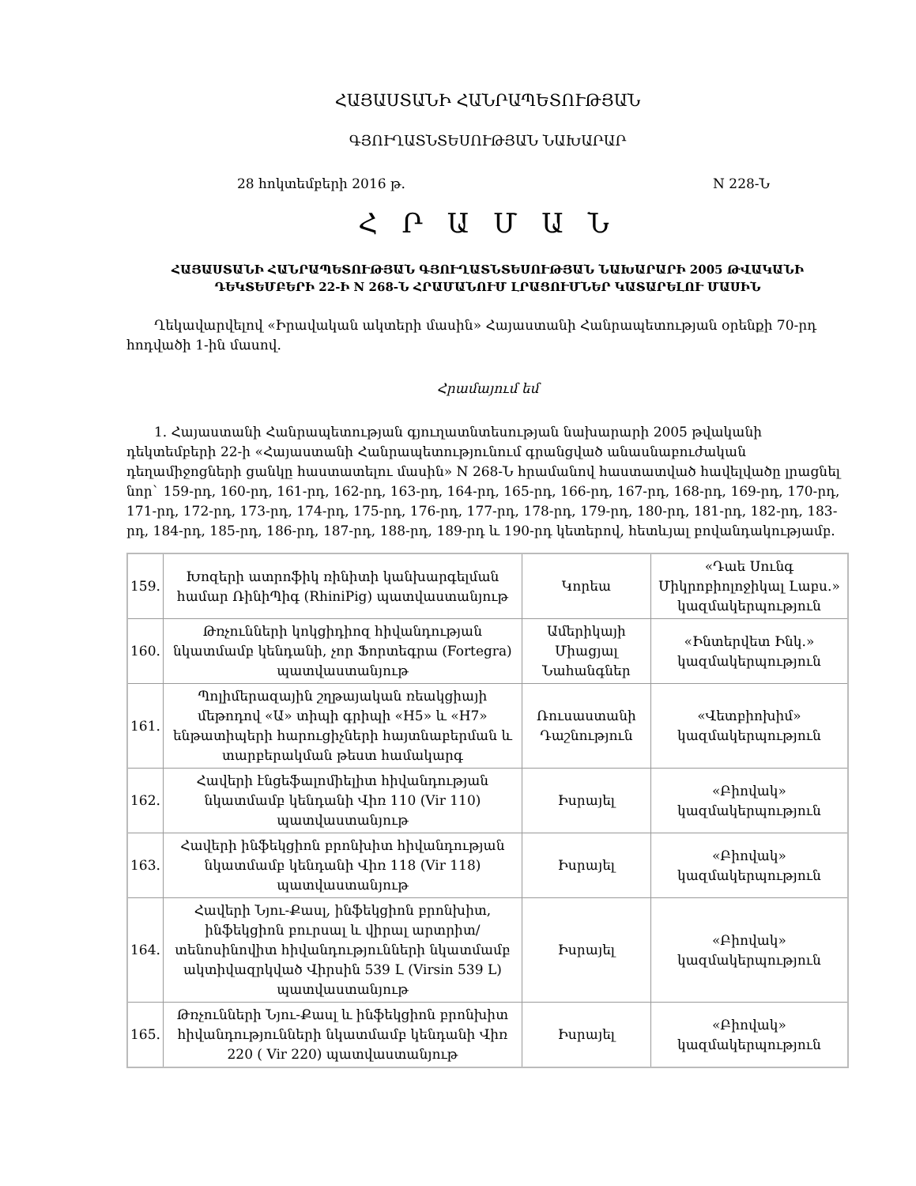ՀԱՅԱՍՏԱՆԻ ՀԱՆՐԱՊԵՏՈՒԹՅԱՆ
ԳՅՈՒՂԱՏՆՏԵՍՈՒԹՅԱՆ ՆԱԽԱՐԱՐ
28 հոկտեմբերի 2016 թ. N 228-Ն
Հ Ր Ա Մ Ա Ն
ՀԱՅԱՍՏԱՆԻ ՀԱՆՐԱՊԵՏՈՒԹՅԱՆ ԳՅՈՒՂԱՏՆՏԵՍՈՒԹՅԱՆ ՆԱԽԱՐԱՐԻ 2005 ԹՎԱԿԱՆԻ ԴԵԿՏԵՄԲԵՐԻ 22-Ի N 268-Ն ՀՐԱՄԱՆՈՒՄ ԼՐԱՑՈՒՄՆԵՐ ԿԱՏԱՐԵԼՈՒ ՄԱՍԻՆ
Ղեկավարվելով «Իրավական ակտերի մասին» Հայաստանի Հանրապետության օրենքի 70-րդ հոդվածի 1-ին մասով.
Հրամայում եմ
1. Հայաստանի Հանրապետության գյուղատնտեսության նախարարի 2005 թվականի դեկտեմբերի 22-ի «Հայաստանի Հանրապետությունում գրանցված անասնաբուժական դեղամիջոցների ցանկը հաստատելու մասին» N 268-Ն հրամանով հաստատված հավելվածը լրացնել նոր` 159-րդ, 160-րդ, 161-րդ, 162-րդ, 163-րդ, 164-րդ, 165-րդ, 166-րդ, 167-րդ, 168-րդ, 169-րդ, 170-րդ, 171-րդ, 172-րդ, 173-րդ, 174-րդ, 175-րդ, 176-րդ, 177-րդ, 178-րդ, 179-րդ, 180-րդ, 181-րդ, 182-րդ, 183-րդ, 184-րդ, 185-րդ, 186-րդ, 187-րդ, 188-րդ, 189-րդ և 190-րդ կետերով, հետևյալ բովանդակությամբ.
| 159. | Խոզերի ատրոֆիկ ռինիտի կանխարգելման համար ՌինիՊիգ (RhiniPig) պատվաստանյութ | Կորեա | «Դաե Սունգ Միկրոբիոլոջիկալ Լաբս.» կազմակերպություն |
| 160. | Թռչունների կոկցիդիոզ հիվանդության նկատմամբ կենդանի, չոր Ֆորտեգրա (Fortegra) պատվաստանյութ | Ամերիկայի Միացյալ Նահանգներ | «Ինտերվետ Ինկ.» կազմակերպություն |
| 161. | Պոլիմերազային շղթայական ռեակցիայի մեթոդով «Ա» տիպի գրիպի «H5» և «H7» ենթատիպերի հարուցիչների հայտնաբերման և տարբերակման թեստ համակարգ | Ռուսաստանի Դաշնություն | «Վետբիոխիմ» կազմակերպություն |
| 162. | Հավերի էնցեֆալոմիելիտ հիվանդության նկատմամբ կենդանի Վիռ 110 (Vir 110) պատվաստանյութ | Իսրայել | «Բիովակ» կազմակերպություն |
| 163. | Հավերի ինֆեկցիոն բրոնխիտ հիվանդության նկատմամբ կենդանի Վիռ 118 (Vir 118) պատվաստանյութ | Իսրայել | «Բիովակ» կազմակերպություն |
| 164. | Հավերի Նյու-Քասլ, ինֆեկցիոն բրոնխիտ, ինֆեկցիոն բուրսալ և վիրալ արտրիտ/տենոսինովիտ հիվանդությունների նկատմամբ ակտիվազրկված Վիրսին 539 Լ (Virsin 539 L) պատվաստանյութ | Իսրայել | «Բիովակ» կազմակերպություն |
| 165. | Թռչունների Նյու-Քասլ և ինֆեկցիոն բրոնխիտ հիվանդությունների նկատմամբ կենդանի Վիռ 220 ( Vir 220) պատվաստանյութ | Իսրայել | «Բիովակ» կազմակերպություն |